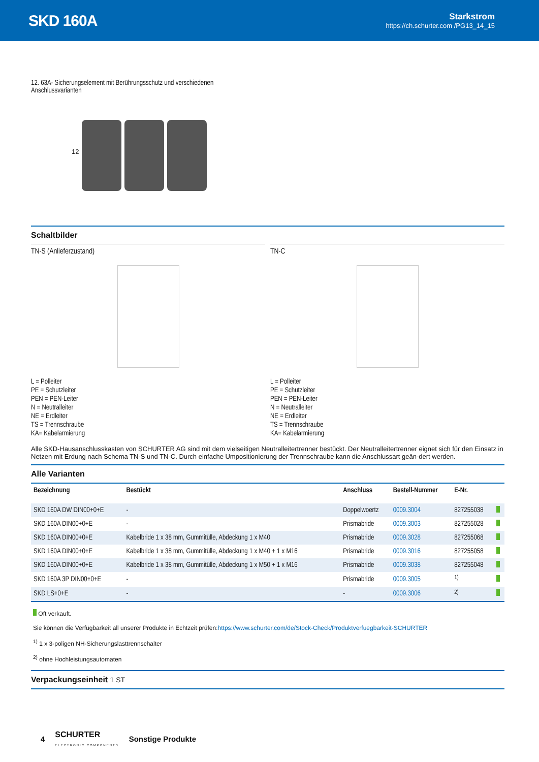SKD 160A
Starkstrom
https://ch.schurter.com /PG13_14_15
12. 63A- Sicherungselement mit Berührungsschutz und verschiedenen
Anschlussvarianten
12
Schaltbilder
TN-S (Anlieferzustand)
L = Polleiter
PE = Schutzleiter
PEN = PEN-Leiter
N = Neutralleiter
NE = Erdleiter
TS = Trennschraube
KA= Kabelarmierung
TN-C
L = Polleiter
PE = Schutzleiter
PEN = PEN-Leiter
N = Neutralleiter
NE = Erdleiter
TS = Trennschraube
KA= Kabelarmierung
Alle SKD-Hausanschlusskasten von SCHURTER AG sind mit dem vielseitigen Neutralleitertrenner bestückt. Der Neutralleitertrenner eignet sich für den Einsatz in Netzen mit Erdung nach Schema TN-S und TN-C. Durch einfache Umpositionierung der Trennschraube kann die Anschlussart geän-dert werden.
Alle Varianten
| Bezeichnung | Bestückt | Anschluss | Bestell-Nummer | E-Nr. | |
| --- | --- | --- | --- | --- | --- |
| SKD 160A DW DIN00+0+E | - | Doppelwoertz | 0009.3004 | 827255038 | |
| SKD 160A DIN00+0+E | - | Prismabride | 0009.3003 | 827255028 | |
| SKD 160A DIN00+0+E | Kabelbride 1 x 38 mm, Gummitülle, Abdeckung 1 x M40 | Prismabride | 0009.3028 | 827255068 | |
| SKD 160A DIN00+0+E | Kabelbride 1 x 38 mm, Gummitülle, Abdeckung 1 x M40 + 1 x M16 | Prismabride | 0009.3016 | 827255058 | |
| SKD 160A DIN00+0+E | Kabelbride 1 x 38 mm, Gummitülle, Abdeckung 1 x M50 + 1 x M16 | Prismabride | 0009.3038 | 827255048 | |
| SKD 160A 3P DIN00+0+E | - | Prismabride | 0009.3005 | <sup>1)</sup> | |
| SKD LS+0+E | - | - | 0009.3006 | <sup>2)</sup> | |
Oft verkauft.
Sie können die Verfügbarkeit all unserer Produkte in Echtzeit prüfen:https://www.schurter.com/de/Stock-Check/Produktverfuegbarkeit-SCHURTER
<sup>1)</sup> 1 x 3-poligen NH-Sicherungslasttrennschalter
<sup>2)</sup> ohne Hochleistungsautomaten
Verpackungseinheit 1 ST
4 SCHURTER
ELECTRONIC COMPONENTS Sonstige Produkte